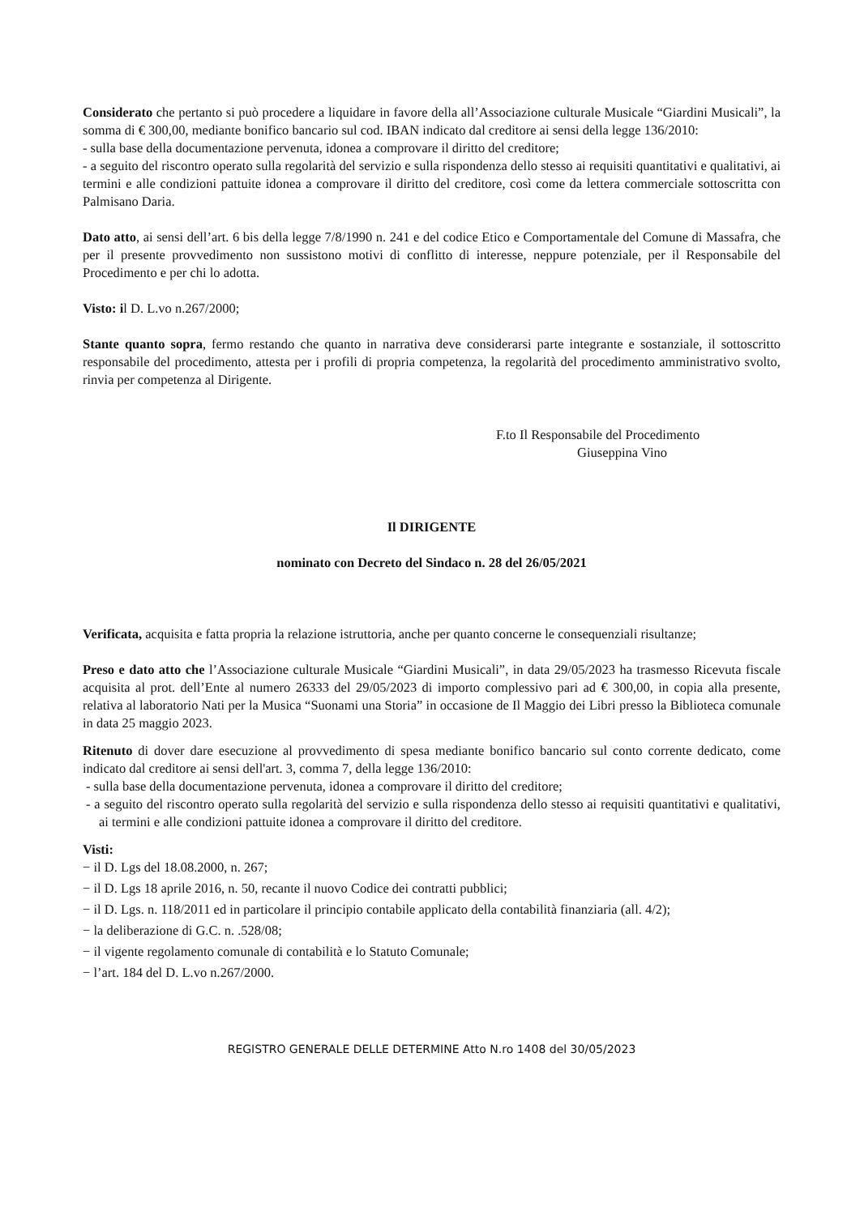Considerato che pertanto si può procedere a liquidare in favore della all’Associazione culturale Musicale “Giardini Musicali”, la somma di € 300,00, mediante bonifico bancario sul cod. IBAN indicato dal creditore ai sensi della legge 136/2010:
- sulla base della documentazione pervenuta, idonea a comprovare il diritto del creditore;
- a seguito del riscontro operato sulla regolarità del servizio e sulla rispondenza dello stesso ai requisiti quantitativi e qualitativi, ai termini e alle condizioni pattuite idonea a comprovare il diritto del creditore, così come da lettera commerciale sottoscritta con Palmisano Daria.
Dato atto, ai sensi dell’art. 6 bis della legge 7/8/1990 n. 241 e del codice Etico e Comportamentale del Comune di Massafra, che per il presente provvedimento non sussistono motivi di conflitto di interesse, neppure potenziale, per il Responsabile del Procedimento e per chi lo adotta.
Visto: il D. L.vo n.267/2000;
Stante quanto sopra, fermo restando che quanto in narrativa deve considerarsi parte integrante e sostanziale, il sottoscritto responsabile del procedimento, attesta per i profili di propria competenza, la regolarità del procedimento amministrativo svolto, rinvia per competenza al Dirigente.
F.to Il Responsabile del Procedimento
Giuseppina Vino
Il DIRIGENTE
nominato con Decreto del Sindaco n. 28 del 26/05/2021
Verificata, acquisita e fatta propria la relazione istruttoria, anche per quanto concerne le consequenziali risultanze;
Preso e dato atto che l’Associazione culturale Musicale “Giardini Musicali”, in data 29/05/2023 ha trasmesso Ricevuta fiscale acquisita al prot. dell’Ente al numero 26333 del 29/05/2023 di importo complessivo pari ad € 300,00, in copia alla presente, relativa al laboratorio Nati per la Musica “Suonami una Storia” in occasione de Il Maggio dei Libri presso la Biblioteca comunale in data 25 maggio 2023.
Ritenuto di dover dare esecuzione al provvedimento di spesa mediante bonifico bancario sul conto corrente dedicato, come indicato dal creditore ai sensi dell'art. 3, comma 7, della legge 136/2010:
- sulla base della documentazione pervenuta, idonea a comprovare il diritto del creditore;
- a seguito del riscontro operato sulla regolarità del servizio e sulla rispondenza dello stesso ai requisiti quantitativi e qualitativi, ai termini e alle condizioni pattuite idonea a comprovare il diritto del creditore.
Visti:
− il D. Lgs del 18.08.2000, n. 267;
− il D. Lgs 18 aprile 2016, n. 50, recante il nuovo Codice dei contratti pubblici;
− il D. Lgs. n. 118/2011 ed in particolare il principio contabile applicato della contabilità finanziaria (all. 4/2);
− la deliberazione di G.C. n. .528/08;
− il vigente regolamento comunale di contabilità e lo Statuto Comunale;
− l’art. 184 del D. L.vo n.267/2000.
REGISTRO GENERALE DELLE DETERMINE Atto N.ro 1408 del 30/05/2023